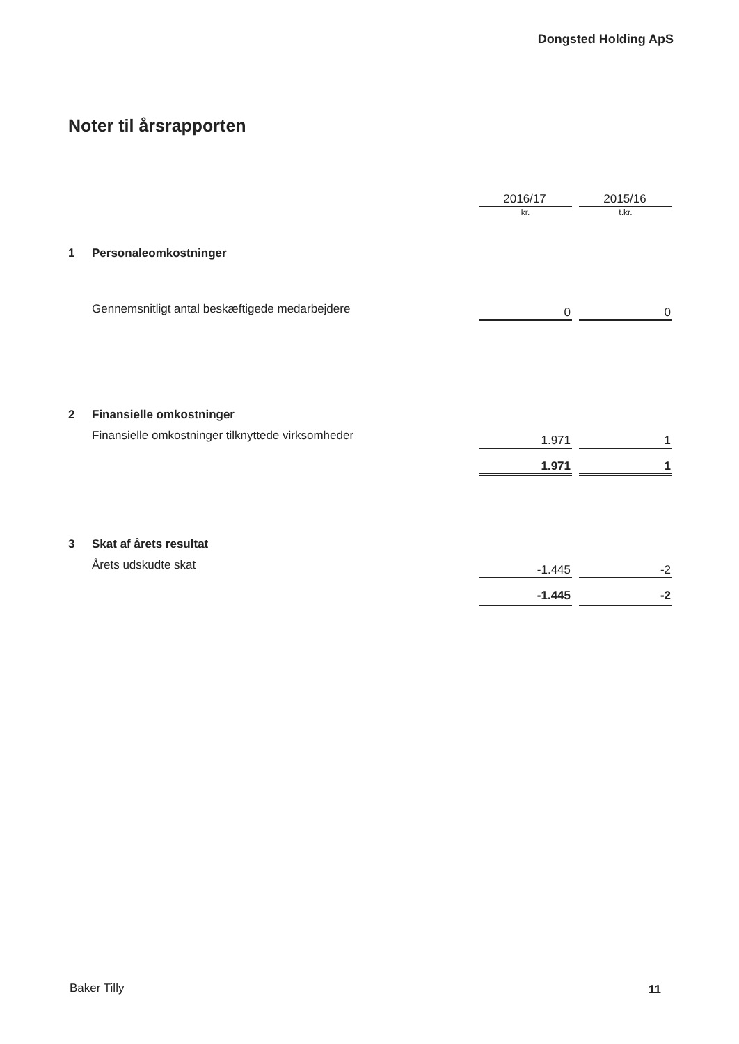Dongsted Holding ApS
Noter til årsrapporten
| | | 2016/17 | | 2015/16 |
| | | kr. | | t.kr. |
| 1 | Personaleomkostninger | | | |
| | Gennemsnitligt antal beskæftigede medarbejdere | 0 | | 0 |
| 2 | Finansielle omkostninger | | | |
| | Finansielle omkostninger tilknyttede virksomheder | 1.971 | | 1 |
| | | 1.971 | | 1 |
| 3 | Skat af årets resultat | | | |
| | Årets udskudte skat | -1.445 | | -2 |
| | | -1.445 | | -2 |
Baker Tilly 11